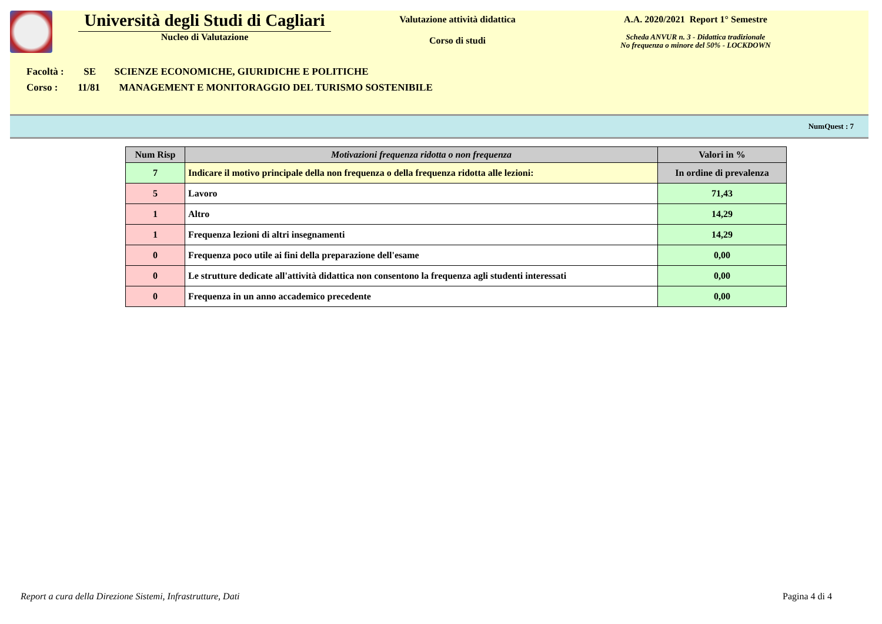Università degli Studi di Cagliari
Nucleo di Valutazione
Valutazione attività didattica
Corso di studi
A.A. 2020/2021 Report 1° Semestre
Scheda ANVUR n. 3 - Didattica tradizionale
No frequenza o minore del 50% - LOCKDOWN
Facoltà : SE SCIENZE ECONOMICHE, GIURIDICHE E POLITICHE
Corso : 11/81 MANAGEMENT E MONITORAGGIO DEL TURISMO SOSTENIBILE
NumQuest : 7
| Num Risp | Motivazioni frequenza ridotta o non frequenza | Valori in % |
| --- | --- | --- |
| 7 | Indicare il motivo principale della non frequenza o della frequenza ridotta alle lezioni: | In ordine di prevalenza |
| 5 | Lavoro | 71,43 |
| 1 | Altro | 14,29 |
| 1 | Frequenza lezioni di altri insegnamenti | 14,29 |
| 0 | Frequenza poco utile ai fini della preparazione dell'esame | 0,00 |
| 0 | Le strutture dedicate all'attività didattica non consentono la frequenza agli studenti interessati | 0,00 |
| 0 | Frequenza in un anno accademico precedente | 0,00 |
Report a cura della Direzione Sistemi, Infrastrutture, Dati Pagina 4 di 4